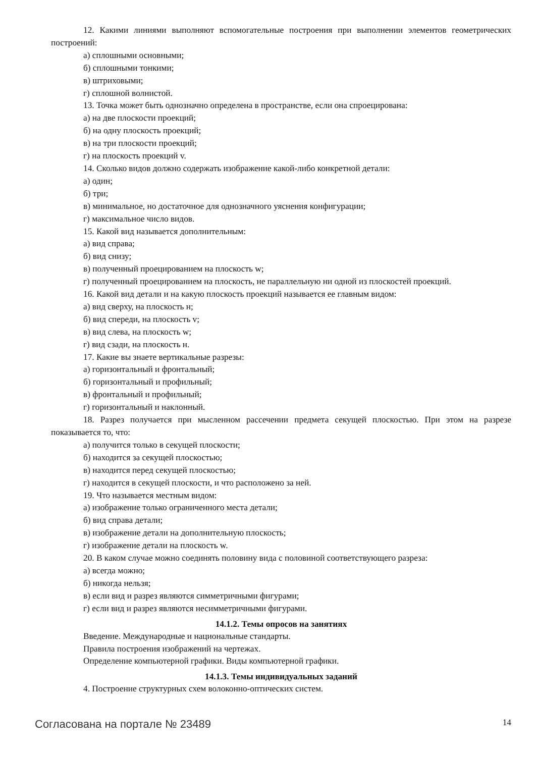12. Какими линиями выполняют вспомогательные построения при выполнении элементов геометрических построений:
а) сплошными основными;
б) сплошными тонкими;
в) штриховыми;
г) сплошной волнистой.
13. Точка может быть однозначно определена в пространстве, если она спроецирована:
а) на две плоскости проекций;
б) на одну плоскость проекций;
в) на три плоскости проекций;
г) на плоскость проекций v.
14. Сколько видов должно содержать изображение какой-либо конкретной детали:
а) один;
б) три;
в) минимальное, но достаточное для однозначного уяснения конфигурации;
г) максимальное число видов.
15. Какой вид называется дополнительным:
а) вид справа;
б) вид снизу;
в) полученный проецированием на плоскость w;
г) полученный проецированием на плоскость, не параллельную ни одной из плоскостей проекций.
16. Какой вид детали и на какую плоскость проекций называется ее главным видом:
а) вид сверху, на плоскость н;
б) вид спереди, на плоскость v;
в) вид слева, на плоскость w;
г) вид сзади, на плоскость н.
17. Какие вы знаете вертикальные разрезы:
а) горизонтальный и фронтальный;
б) горизонтальный и профильный;
в) фронтальный и профильный;
г) горизонтальный и наклонный.
18. Разрез получается при мысленном рассечении предмета секущей плоскостью. При этом на разрезе показывается то, что:
а) получится только в секущей плоскости;
б) находится за секущей плоскостью;
в) находится перед секущей плоскостью;
г) находится в секущей плоскости, и что расположено за ней.
19. Что называется местным видом:
а) изображение только ограниченного места детали;
б) вид справа детали;
в) изображение детали на дополнительную плоскость;
г) изображение детали на плоскость w.
20. В каком случае можно соединять половину вида с половиной соответствующего разреза:
а) всегда можно;
б) никогда нельзя;
в) если вид и разрез являются симметричными фигурами;
г) если вид и разрез являются несимметричными фигурами.
14.1.2. Темы опросов на занятиях
Введение. Международные и национальные стандарты.
Правила построения изображений на чертежах.
Определение компьютерной графики. Виды компьютерной графики.
14.1.3. Темы индивидуальных заданий
4. Построение структурных схем волоконно-оптических систем.
Согласована на портале № 23489 14